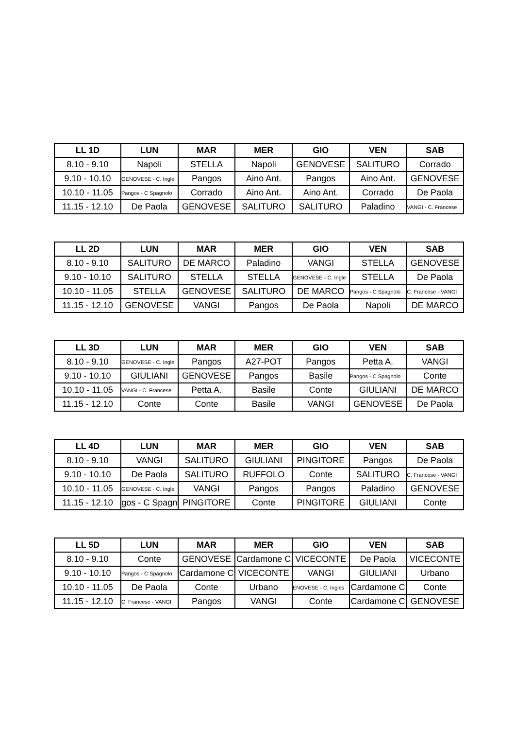| LL 1D | LUN | MAR | MER | GIO | VEN | SAB |
| --- | --- | --- | --- | --- | --- | --- |
| 8.10 - 9.10 | Napoli | STELLA | Napoli | GENOVESE | SALITURO | Corrado |
| 9.10 - 10.10 | GENOVESE - C. Ingle | Pangos | Aino Ant. | Pangos | Aino Ant. | GENOVESE |
| 10.10 - 11.05 | Pangos - C Spagnolo | Corrado | Aino Ant. | Aino Ant. | Corrado | De Paola |
| 11.15 - 12.10 | De Paola | GENOVESE | SALITURO | SALITURO | Paladino | VANGI - C. Francese |
| LL 2D | LUN | MAR | MER | GIO | VEN | SAB |
| --- | --- | --- | --- | --- | --- | --- |
| 8.10 - 9.10 | SALITURO | DE MARCO | Paladino | VANGI | STELLA | GENOVESE |
| 9.10 - 10.10 | SALITURO | STELLA | STELLA | GENOVESE - C. Ingle | STELLA | De Paola |
| 10.10 - 11.05 | STELLA | GENOVESE | SALITURO | DE MARCO | Pangos - C Spagnolo | C. Francese - VANGI |
| 11.15 - 12.10 | GENOVESE | VANGI | Pangos | De Paola | Napoli | DE MARCO |
| LL 3D | LUN | MAR | MER | GIO | VEN | SAB |
| --- | --- | --- | --- | --- | --- | --- |
| 8.10 - 9.10 | GENOVESE - C. Ingle | Pangos | A27-POT | Pangos | Petta A. | VANGI |
| 9.10 - 10.10 | GIULIANI | GENOVESE | Pangos | Basile | Pangos - C Spagnolo | Conte |
| 10.10 - 11.05 | VANGI - C. Francese | Petta A. | Basile | Conte | GIULIANI | DE MARCO |
| 11.15 - 12.10 | Conte | Conte | Basile | VANGI | GENOVESE | De Paola |
| LL 4D | LUN | MAR | MER | GIO | VEN | SAB |
| --- | --- | --- | --- | --- | --- | --- |
| 8.10 - 9.10 | VANGI | SALITURO | GIULIANI | PINGITORE | Pangos | De Paola |
| 9.10 - 10.10 | De Paola | SALITURO | RUFFOLO | Conte | SALITURO | C. Francese - VANGI |
| 10.10 - 11.05 | GENOVESE - C. Ingle | VANGI | Pangos | Pangos | Paladino | GENOVESE |
| 11.15 - 12.10 | gos - C Spagn | PINGITORE | Conte | PINGITORE | GIULIANI | Conte |
| LL 5D | LUN | MAR | MER | GIO | VEN | SAB |
| --- | --- | --- | --- | --- | --- | --- |
| 8.10 - 9.10 | Conte | GENOVESE | Cardamone C | VICECONTE | De Paola | VICECONTE |
| 9.10 - 10.10 | Pangos - C Spagnolo | Cardamone C | VICECONTE | VANGI | GIULIANI | Urbano |
| 10.10 - 11.05 | De Paola | Conte | Urbano | ENOVESE - C. Ingles | Cardamone C | Conte |
| 11.15 - 12.10 | C. Francese - VANGI | Pangos | VANGI | Conte | Cardamone C | GENOVESE |